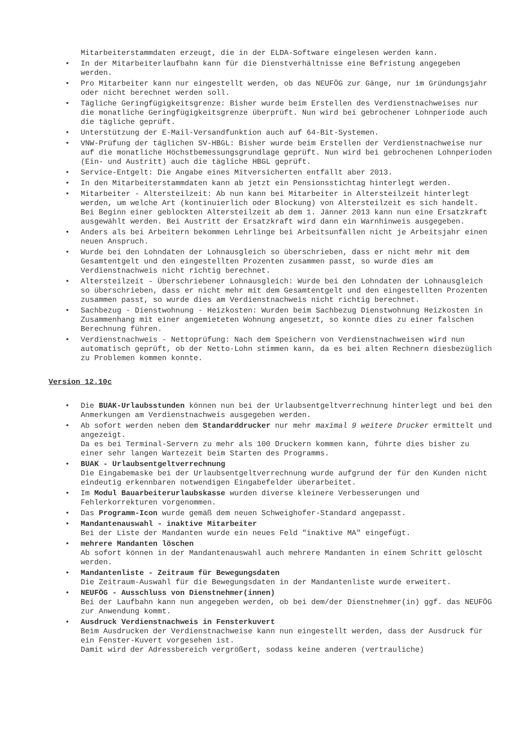Mitarbeiterstammdaten erzeugt, die in der ELDA-Software eingelesen werden kann.
• In der Mitarbeiterlaufbahn kann für die Dienstverhältnisse eine Befristung angegeben werden.
• Pro Mitarbeiter kann nur eingestellt werden, ob das NEUFÖG zur Gänge, nur im Gründungsjahr oder nicht berechnet werden soll.
• Tägliche Geringfügigkeitsgrenze: Bisher wurde beim Erstellen des Verdienstnachweises nur die monatliche Geringfügigkeitsgrenze überprüft. Nun wird bei gebrochener Lohnperiode auch die tägliche geprüft.
• Unterstützung der E-Mail-Versandfunktion auch auf 64-Bit-Systemen.
• VNW-Prüfung der täglichen SV-HBGL: Bisher wurde beim Erstellen der Verdienstnachweise nur auf die monatliche Höchstbemessungsgrundlage geprüft. Nun wird bei gebrochenen Lohnperioden (Ein- und Austritt) auch die tägliche HBGL geprüft.
• Service-Entgelt: Die Angabe eines Mitversicherten entfällt aber 2013.
• In den Mitarbeiterstammdaten kann ab jetzt ein Pensionsstichtag hinterlegt werden.
• Mitarbeiter - Altersteilzeit: Ab nun kann bei Mitarbeiter in Altersteilzeit hinterlegt werden, um welche Art (kontinuierlich oder Blockung) von Altersteilzeit es sich handelt. Bei Beginn einer geblockten Altersteilzeit ab dem 1. Jänner 2013 kann nun eine Ersatzkraft ausgewählt werden. Bei Austritt der Ersatzkraft wird dann ein Warnhinweis ausgegeben.
• Anders als bei Arbeitern bekommen Lehrlinge bei Arbeitsunfällen nicht je Arbeitsjahr einen neuen Anspruch.
• Wurde bei den Lohndaten der Lohnausgleich so überschrieben, dass er nicht mehr mit dem Gesamtentgelt und den eingestellten Prozenten zusammen passt, so wurde dies am Verdienstnachweis nicht richtig berechnet.
• Altersteilzeit - Überschriebener Lohnausgleich: Wurde bei den Lohndaten der Lohnausgleich so überschrieben, dass er nicht mehr mit dem Gesamtentgelt und den eingestellten Prozenten zusammen passt, so wurde dies am Verdienstnachweis nicht richtig berechnet.
• Sachbezug - Dienstwohnung - Heizkosten: Wurden beim Sachbezug Dienstwohnung Heizkosten in Zusammenhang mit einer angemieteten Wohnung angesetzt, so konnte dies zu einer falschen Berechnung führen.
• Verdienstnachweis - Nettoprüfung: Nach dem Speichern von Verdienstnachweisen wird nun automatisch geprüft, ob der Netto-Lohn stimmen kann, da es bei alten Rechnern diesbezüglich zu Problemen kommen konnte.
Version 12.10c
• Die BUAK-Urlaubsstunden können nun bei der Urlaubsentgeltverrechnung hinterlegt und bei den Anmerkungen am Verdienstnachweis ausgegeben werden.
• Ab sofort werden neben dem Standarddrucker nur mehr maximal 9 weitere Drucker ermittelt und angezeigt.
Da es bei Terminal-Servern zu mehr als 100 Druckern kommen kann, führte dies bisher zu einer sehr langen Wartezeit beim Starten des Programms.
• BUAK - Urlaubsentgeltverrechnung
Die Eingabemaske bei der Urlaubsentgeltverrechnung wurde aufgrund der für den Kunden nicht eindeutig erkennbaren notwendigen Eingabefelder überarbeitet.
• Im Modul Bauarbeiterurlaubskasse wurden diverse kleinere Verbesserungen und Fehlerkorrekturen vorgenommen.
• Das Programm-Icon wurde gemäß dem neuen Schweighofer-Standard angepasst.
• Mandantenauswahl - inaktive Mitarbeiter
Bei der Liste der Mandanten wurde ein neues Feld "inaktive MA" eingefügt.
• mehrere Mandanten löschen
Ab sofort können in der Mandantenauswahl auch mehrere Mandanten in einem Schritt gelöscht werden.
• Mandantenliste - Zeitraum für Bewegungsdaten
Die Zeitraum-Auswahl für die Bewegungsdaten in der Mandantenliste wurde erweitert.
• NEUFÖG - Ausschluss von Dienstnehmer(innen)
Bei der Laufbahn kann nun angegeben werden, ob bei dem/der Dienstnehmer(in) ggf. das NEUFÖG zur Anwendung kommt.
• Ausdruck Verdienstnachweis in Fensterkuvert
Beim Ausdrucken der Verdienstnachweise kann nun eingestellt werden, dass der Ausdruck für ein Fenster-Kuvert vorgesehen ist.
Damit wird der Adressbereich vergrößert, sodass keine anderen (vertrauliche)